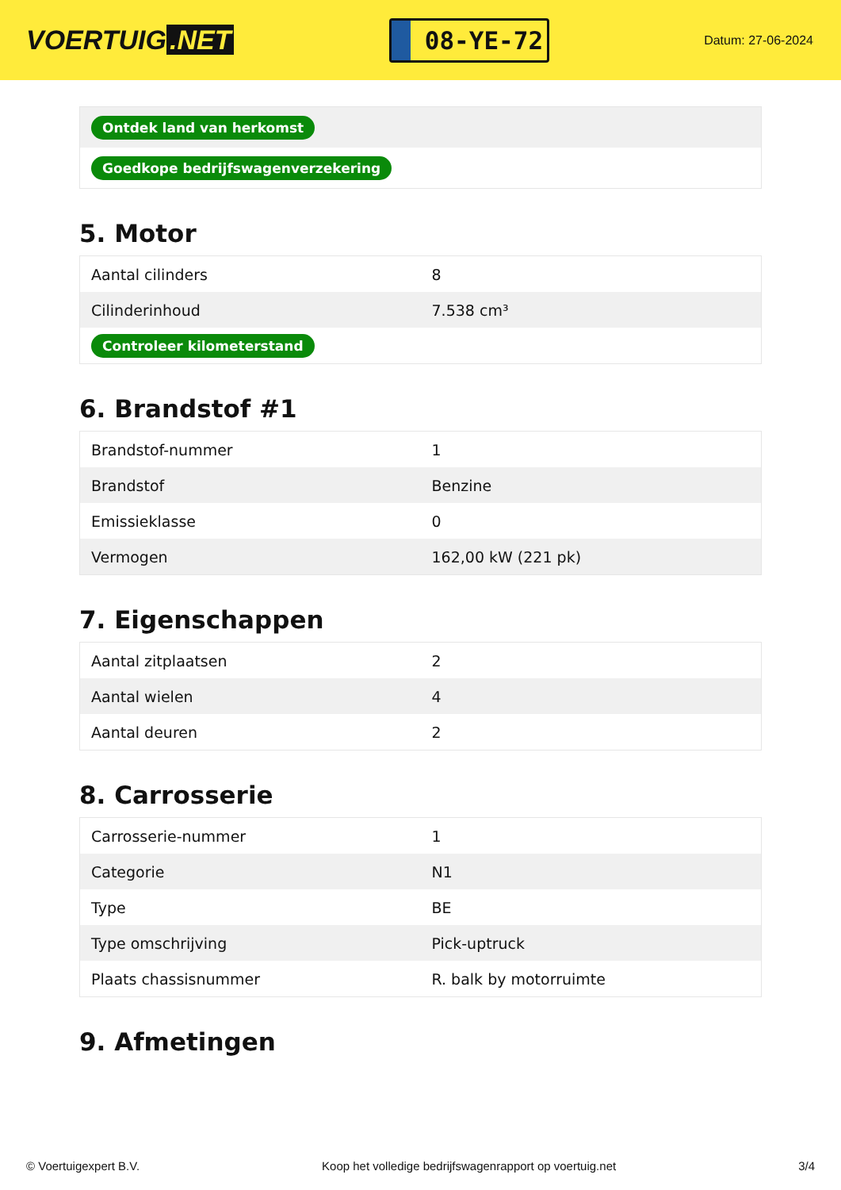VOERTUIG.NET
08-YE-72
Datum: 27-06-2024
| Ontdek land van herkomst |
| Goedkope bedrijfswagenverzekering |
5. Motor
| Aantal cilinders | 8 |
| Cilinderinhoud | 7.538 cm³ |
| Controleer kilometerstand | |
6. Brandstof #1
| Brandstof-nummer | 1 |
| Brandstof | Benzine |
| Emissieklasse | 0 |
| Vermogen | 162,00 kW (221 pk) |
7. Eigenschappen
| Aantal zitplaatsen | 2 |
| Aantal wielen | 4 |
| Aantal deuren | 2 |
8. Carrosserie
| Carrosserie-nummer | 1 |
| Categorie | N1 |
| Type | BE |
| Type omschrijving | Pick-uptruck |
| Plaats chassisnummer | R. balk by motorruimte |
9. Afmetingen
© Voertuigexpert B.V. Koop het volledige bedrijfswagenrapport op voertuig.net 3/4